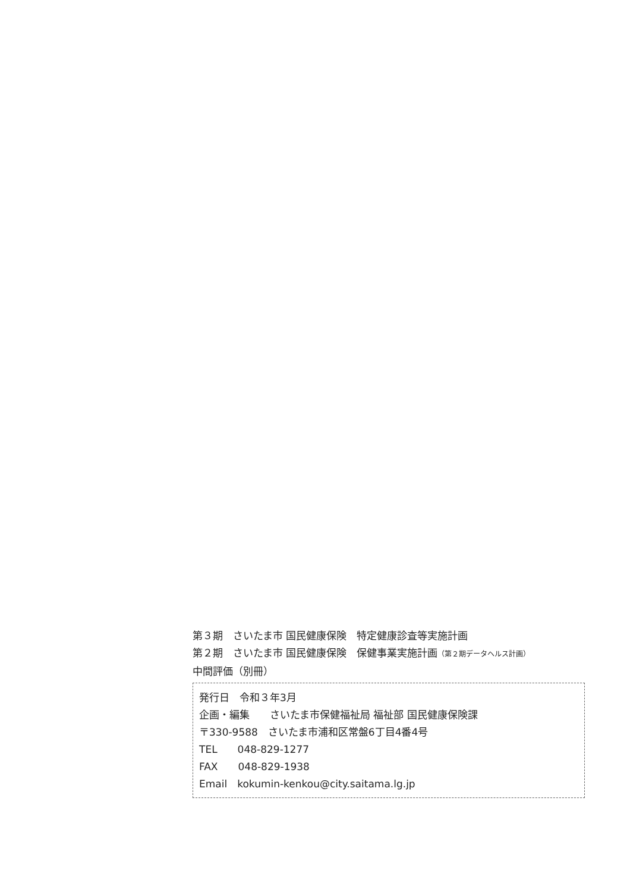第３期　さいたま市 国民健康保険　特定健康診査等実施計画
第２期　さいたま市 国民健康保険　保健事業実施計画（第２期データヘルス計画）
中間評価（別冊）
発行日　令和３年3月
企画・編集　　さいたま市保健福祉局 福祉部 国民健康保険課
〒330-9588　さいたま市浦和区常盤6丁目4番4号
TEL　　048-829-1277
FAX　　048-829-1938
Email　kokumin-kenkou@city.saitama.lg.jp